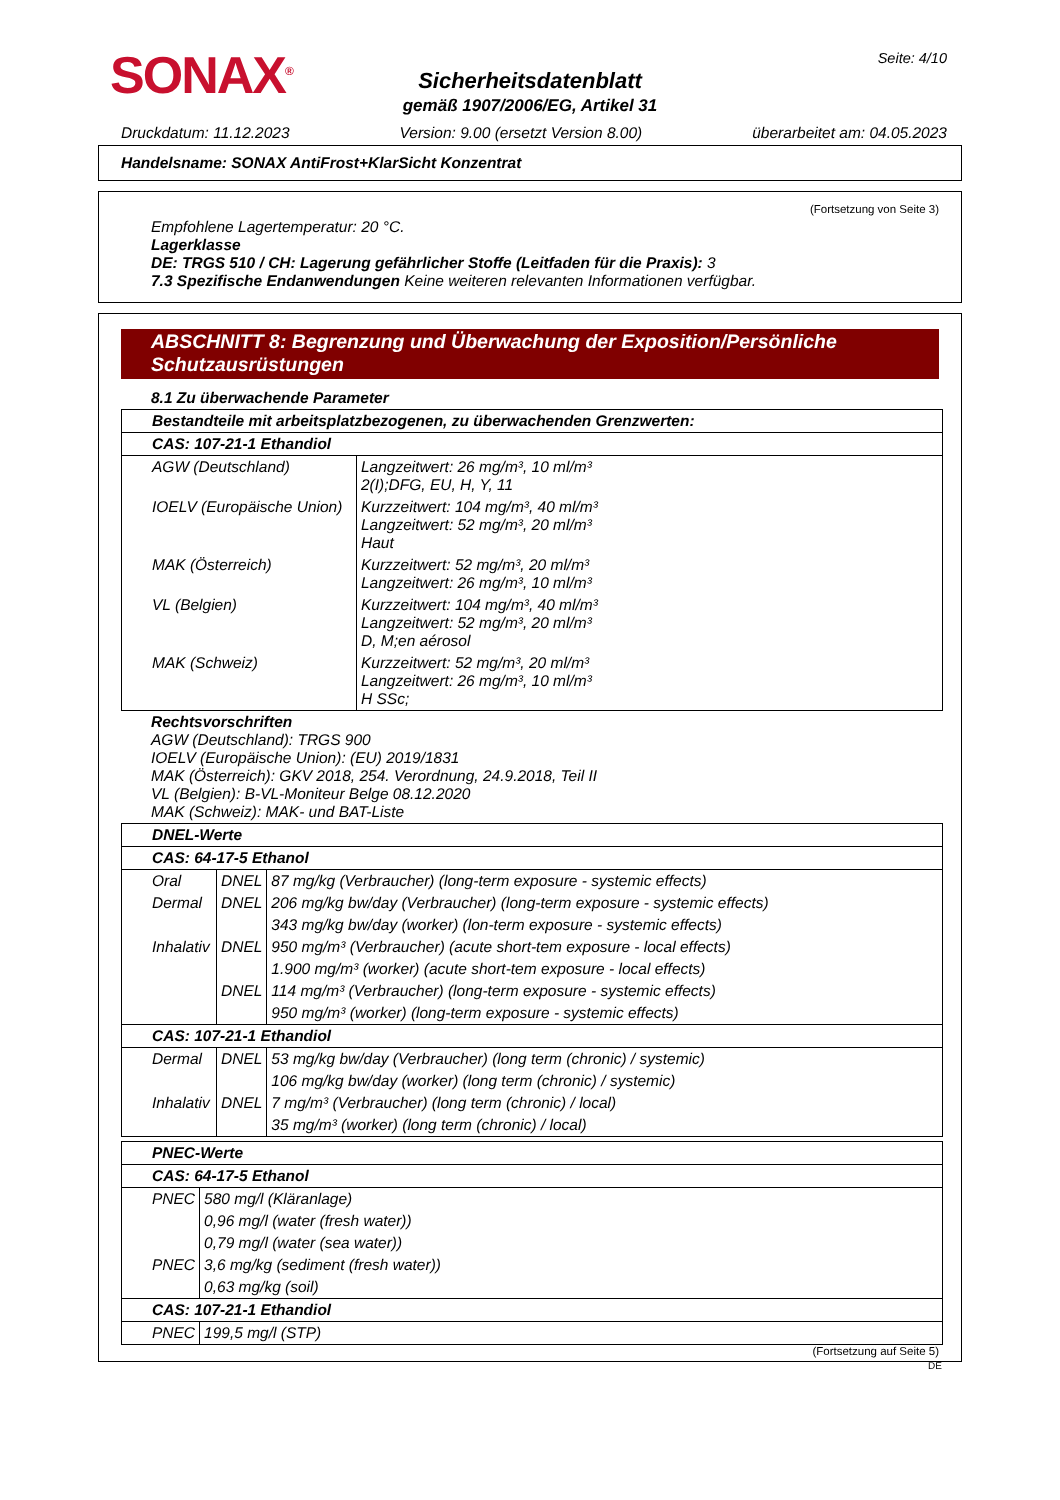SONAX<sup>®</sup> Seite: 4/10
Sicherheitsdatenblatt
gemäß 1907/2006/EG, Artikel 31
Druckdatum: 11.12.2023 Version: 9.00 (ersetzt Version 8.00) überarbeitet am: 04.05.2023
Handelsname: SONAX AntiFrost+KlarSicht Konzentrat
(Fortsetzung von Seite 3)
Empfohlene Lagertemperatur: 20 °C.
Lagerklasse
DE: TRGS 510 / CH: Lagerung gefährlicher Stoffe (Leitfaden für die Praxis): 3
7.3 Spezifische Endanwendungen Keine weiteren relevanten Informationen verfügbar.
ABSCHNITT 8: Begrenzung und Überwachung der Exposition/Persönliche Schutzausrüstungen
8.1 Zu überwachende Parameter
| Bestandteile mit arbeitsplatzbezogenen, zu überwachenden Grenzwerten: | |
| --- | --- |
| CAS: 107-21-1 Ethandiol | |
| AGW (Deutschland) | Langzeitwert: 26 mg/m³, 10 ml/m³ 2(I);DFG, EU, H, Y, 11 |
| IOELV (Europäische Union) | Kurzzeitwert: 104 mg/m³, 40 ml/m³ Langzeitwert: 52 mg/m³, 20 ml/m³ Haut |
| MAK (Österreich) | Kurzzeitwert: 52 mg/m³, 20 ml/m³ Langzeitwert: 26 mg/m³, 10 ml/m³ |
| VL (Belgien) | Kurzzeitwert: 104 mg/m³, 40 ml/m³ Langzeitwert: 52 mg/m³, 20 ml/m³ D, M;en aérosol |
| MAK (Schweiz) | Kurzzeitwert: 52 mg/m³, 20 ml/m³ Langzeitwert: 26 mg/m³, 10 ml/m³ H SSc; |
Rechtsvorschriften
AGW (Deutschland): TRGS 900
IOELV (Europäische Union): (EU) 2019/1831
MAK (Österreich): GKV 2018, 254. Verordnung, 24.9.2018, Teil II
VL (Belgien): B-VL-Moniteur Belge 08.12.2020
MAK (Schweiz): MAK- und BAT-Liste
| DNEL-Werte | | |
| --- | --- | --- |
| CAS: 64-17-5 Ethanol | | |
| Oral | DNEL | 87 mg/kg (Verbraucher) (long-term exposure - systemic effects) |
| Dermal | DNEL | 206 mg/kg bw/day (Verbraucher) (long-term exposure - systemic effects) |
| | | 343 mg/kg bw/day (worker) (lon-term exposure - systemic effects) |
| Inhalativ | DNEL | 950 mg/m³ (Verbraucher) (acute short-tem exposure - local effects) |
| | | 1.900 mg/m³ (worker) (acute short-tem exposure - local effects) |
| | DNEL | 114 mg/m³ (Verbraucher) (long-term exposure - systemic effects) |
| | | 950 mg/m³ (worker) (long-term exposure - systemic effects) |
| CAS: 107-21-1 Ethandiol | | |
| Dermal | DNEL | 53 mg/kg bw/day (Verbraucher) (long term (chronic) / systemic) |
| | | 106 mg/kg bw/day (worker) (long term (chronic) / systemic) |
| Inhalativ | DNEL | 7 mg/m³ (Verbraucher) (long term (chronic) / local) |
| | | 35 mg/m³ (worker) (long term (chronic) / local) |
| PNEC-Werte | |
| --- | --- |
| CAS: 64-17-5 Ethanol | |
| PNEC | 580 mg/l (Kläranlage) |
| | 0,96 mg/l (water (fresh water)) |
| | 0,79 mg/l (water (sea water)) |
| PNEC | 3,6 mg/kg (sediment (fresh water)) |
| | 0,63 mg/kg (soil) |
| CAS: 107-21-1 Ethandiol | |
| PNEC | 199,5 mg/l (STP) |
(Fortsetzung auf Seite 5)
DE